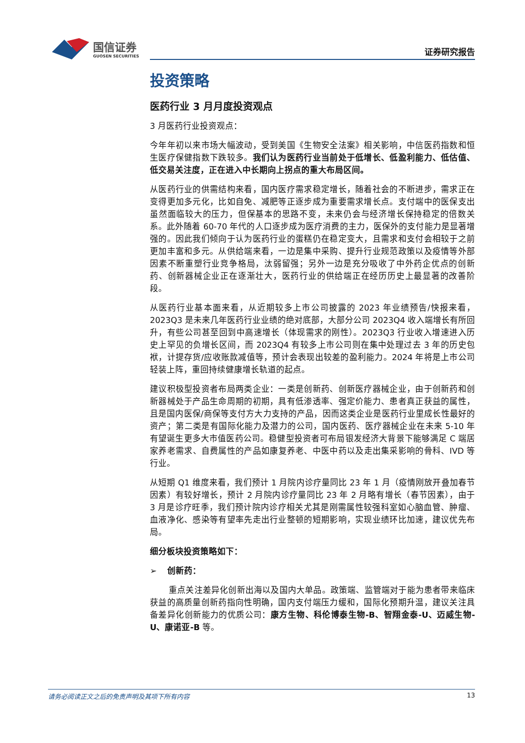国信证券
GUOSEN SECURITIES
证券研究报告
投资策略
医药行业 3 月月度投资观点
3 月医药行业投资观点：
今年年初以来市场大幅波动，受到美国《生物安全法案》相关影响，中信医药指数和恒生医疗保健指数下跌较多。我们认为医药行业当前处于低增长、低盈利能力、低估值、低交易关注度，正在进入中长期向上拐点的重大布局区间。
从医药行业的供需结构来看，国内医疗需求稳定增长，随着社会的不断进步，需求正在变得更加多元化，比如自免、减肥等正逐步成为重要需求增长点。支付端中的医保支出虽然面临较大的压力，但保基本的思路不变，未来仍会与经济增长保持稳定的倍数关系。此外随着 60-70 年代的人口逐步成为医疗消费的主力，医保外的支付能力是显著增强的。因此我们倾向于认为医药行业的蛋糕仍在稳定变大，且需求和支付会相较于之前更加丰富和多元。从供给端来看，一边是集中采购、提升行业规范政策以及疫情等外部因素不断重塑行业竞争格局，汰弱留强；另外一边是充分吸收了中外药企优点的创新药、创新器械企业正在逐渐壮大，医药行业的供给端正在经历历史上最显著的改善阶段。
从医药行业基本面来看，从近期较多上市公司披露的 2023 年业绩预告/快报来看，2023Q3 是未来几年医药行业业绩的绝对底部，大部分公司 2023Q4 收入端增长有所回升，有些公司甚至回到中高速增长（体现需求的刚性）。2023Q3 行业收入增速进入历史上罕见的负增长区间，而 2023Q4 有较多上市公司则在集中处理过去 3 年的历史包袱，计提存货/应收账款减值等，预计会表现出较差的盈利能力。2024 年将是上市公司轻装上阵，重回持续健康增长轨道的起点。
建议积极型投资者布局两类企业：一类是创新药、创新医疗器械企业，由于创新药和创新器械处于产品生命周期的初期，具有低渗透率、强定价能力、患者真正获益的属性，且是国内医保/商保等支付方大力支持的产品，因而这类企业是医药行业里成长性最好的资产；第二类是有国际化能力及潜力的公司，国内医药、医疗器械企业在未来 5-10 年有望诞生更多大市值医药公司。稳健型投资者可布局银发经济大背景下能够满足 C 端居家养老需求、自费属性的产品如康复养老、中医中药以及走出集采影响的骨科、IVD 等行业。
从短期 Q1 维度来看，我们预计 1 月院内诊疗量同比 23 年 1 月（疫情刚放开叠加春节因素）有较好增长，预计 2 月院内诊疗量同比 23 年 2 月略有增长（春节因素），由于 3 月是诊疗旺季，我们预计院内诊疗相关尤其是刚需属性较强科室如心脑血管、肿瘤、血液净化、感染等有望率先走出行业整顿的短期影响，实现业绩环比加速，建议优先布局。
细分板块投资策略如下：
➢ 创新药：
重点关注差异化创新出海以及国内大单品。政策端、监管端对于能为患者带来临床获益的高质量创新药指向性明确，国内支付端压力缓和，国际化预期升温，建议关注具备差异化创新能力的优质公司：康方生物、科伦博泰生物-B、智翔金泰-U、迈威生物-U、康诺亚-B 等。
请务必阅读正文之后的免责声明及其项下所有内容 13